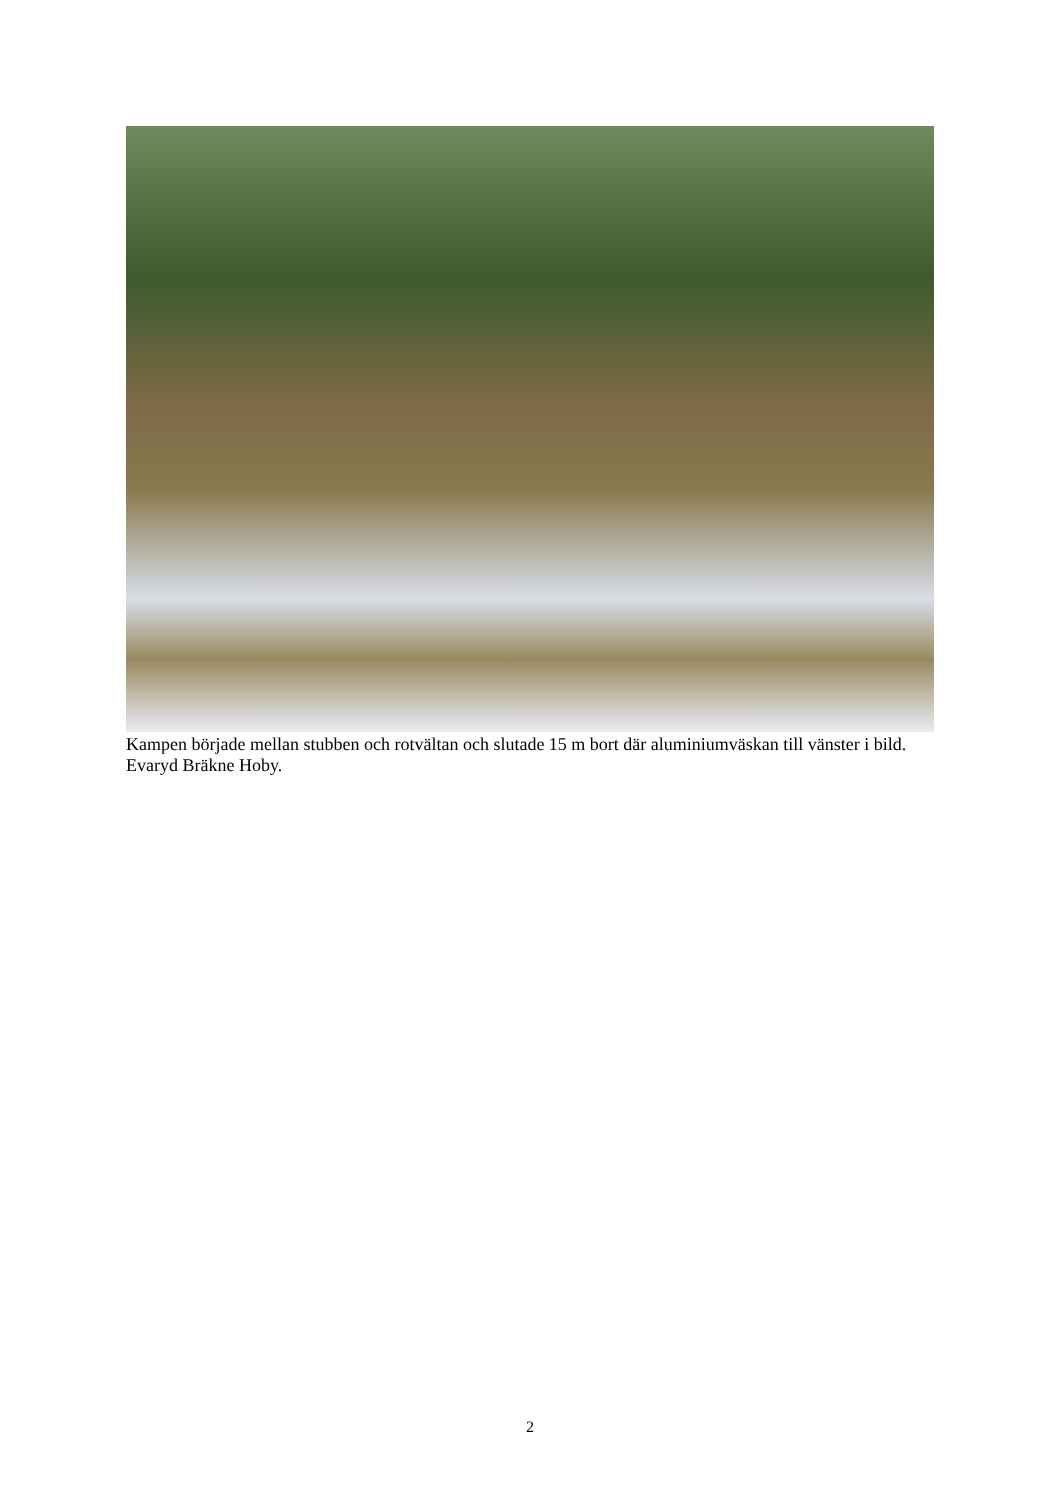Kampen började mellan stubben och rotvältan och slutade 15 m bort där aluminiumväskan till vänster i bild. Evaryd Bräkne Hoby.
2